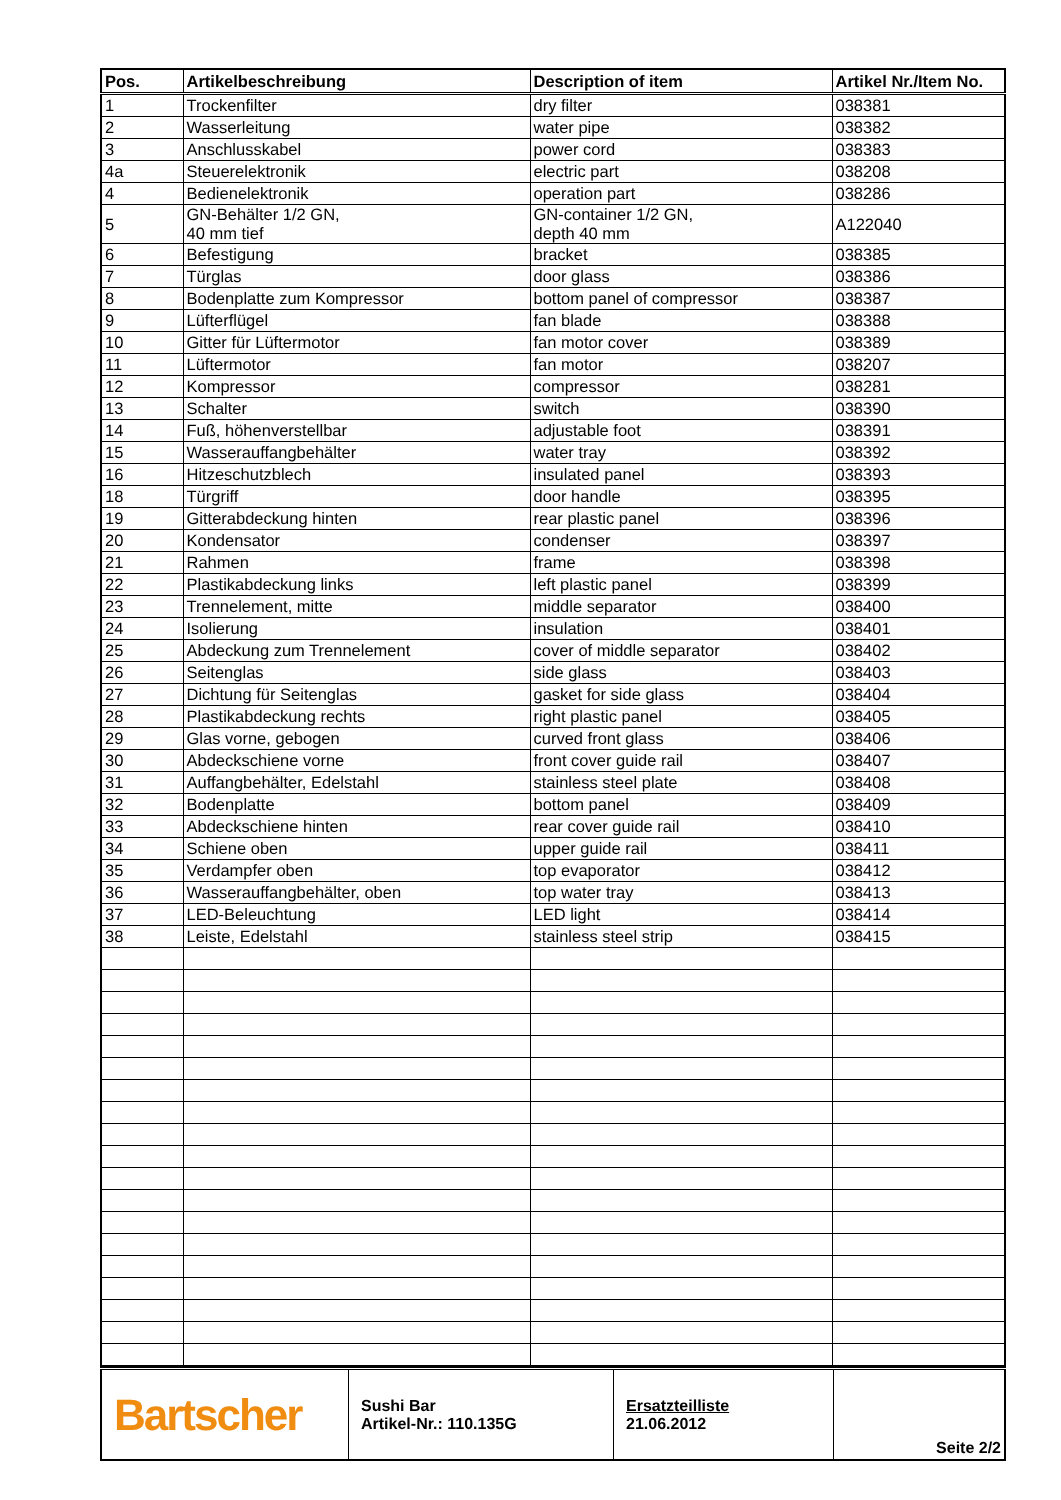| Pos. | Artikelbeschreibung | Description of item | Artikel Nr./Item No. |
| --- | --- | --- | --- |
| 1 | Trockenfilter | dry filter | 038381 |
| 2 | Wasserleitung | water pipe | 038382 |
| 3 | Anschlusskabel | power cord | 038383 |
| 4a | Steuerelektronik | electric part | 038208 |
| 4 | Bedienelektronik | operation part | 038286 |
| 5 | GN-Behälter 1/2 GN, 40 mm tief | GN-container 1/2 GN, depth 40 mm | A122040 |
| 6 | Befestigung | bracket | 038385 |
| 7 | Türglas | door glass | 038386 |
| 8 | Bodenplatte zum Kompressor | bottom panel of compressor | 038387 |
| 9 | Lüfterflügel | fan blade | 038388 |
| 10 | Gitter für Lüftermotor | fan motor cover | 038389 |
| 11 | Lüftermotor | fan motor | 038207 |
| 12 | Kompressor | compressor | 038281 |
| 13 | Schalter | switch | 038390 |
| 14 | Fuß, höhenverstellbar | adjustable foot | 038391 |
| 15 | Wasserauffangbehälter | water tray | 038392 |
| 16 | Hitzeschutzblech | insulated panel | 038393 |
| 18 | Türgriff | door handle | 038395 |
| 19 | Gitterabdeckung hinten | rear plastic panel | 038396 |
| 20 | Kondensator | condenser | 038397 |
| 21 | Rahmen | frame | 038398 |
| 22 | Plastikabdeckung links | left plastic panel | 038399 |
| 23 | Trennelement, mitte | middle separator | 038400 |
| 24 | Isolierung | insulation | 038401 |
| 25 | Abdeckung zum Trennelement | cover of middle separator | 038402 |
| 26 | Seitenglas | side glass | 038403 |
| 27 | Dichtung für Seitenglas | gasket for side glass | 038404 |
| 28 | Plastikabdeckung rechts | right plastic panel | 038405 |
| 29 | Glas vorne, gebogen | curved front glass | 038406 |
| 30 | Abdeckschiene vorne | front cover guide rail | 038407 |
| 31 | Auffangbehälter, Edelstahl | stainless steel plate | 038408 |
| 32 | Bodenplatte | bottom panel | 038409 |
| 33 | Abdeckschiene hinten | rear cover guide rail | 038410 |
| 34 | Schiene oben | upper guide rail | 038411 |
| 35 | Verdampfer oben | top evaporator | 038412 |
| 36 | Wasserauffangbehälter, oben | top water tray | 038413 |
| 37 | LED-Beleuchtung | LED light | 038414 |
| 38 | Leiste, Edelstahl | stainless steel strip | 038415 |
| Bartscher | Sushi Bar Artikel-Nr.: 110.135G | Ersatzteilliste 21.06.2012 | Seite 2/2 |